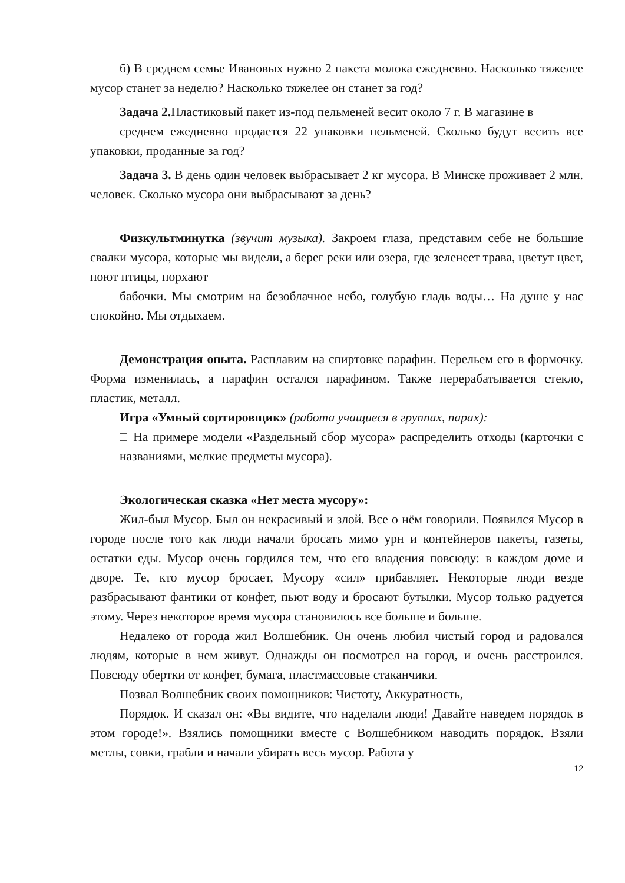б) В среднем семье Ивановых нужно 2 пакета молока ежедневно. Насколько тяжелее мусор станет за неделю? Насколько тяжелее он станет за год?
Задача 2. Пластиковый пакет из-под пельменей весит около 7 г. В магазине в
среднем ежедневно продается 22 упаковки пельменей. Сколько будут весить все упаковки, проданные за год?
Задача 3. В день один человек выбрасывает 2 кг мусора. В Минске проживает 2 млн. человек. Сколько мусора они выбрасывают за день?
Физкультминутка (звучит музыка). Закроем глаза, представим себе не большие свалки мусора, которые мы видели, а берег реки или озера, где зеленеет трава, цветут цвет, поют птицы, порхают
бабочки. Мы смотрим на безоблачное небо, голубую гладь воды… На душе у нас спокойно. Мы отдыхаем.
Демонстрация опыта. Расплавим на спиртовке парафин. Перельем его в формочку. Форма изменилась, а парафин остался парафином. Также перерабатывается стекло, пластик, металл.
Игра «Умный сортировщик» (работа учащиеся в группах, парах):
□ На примере модели «Раздельный сбор мусора» распределить отходы (карточки с названиями, мелкие предметы мусора).
Экологическая сказка «Нет места мусору»:
Жил-был Мусор. Был он некрасивый и злой. Все о нём говорили. Появился Мусор в городе после того как люди начали бросать мимо урн и контейнеров пакеты, газеты, остатки еды. Мусор очень гордился тем, что его владения повсюду: в каждом доме и дворе. Те, кто мусор бросает, Мусору «сил» прибавляет. Некоторые люди везде разбрасывают фантики от конфет, пьют воду и бросают бутылки. Мусор только радуется этому. Через некоторое время мусора становилось все больше и больше.
Недалеко от города жил Волшебник. Он очень любил чистый город и радовался людям, которые в нем живут. Однажды он посмотрел на город, и очень расстроился. Повсюду обертки от конфет, бумага, пластмассовые стаканчики.
Позвал Волшебник своих помощников: Чистоту, Аккуратность,
Порядок. И сказал он: «Вы видите, что наделали люди! Давайте наведем порядок в этом городе!». Взялись помощники вместе с Волшебником наводить порядок. Взяли метлы, совки, грабли и начали убирать весь мусор. Работа у
12